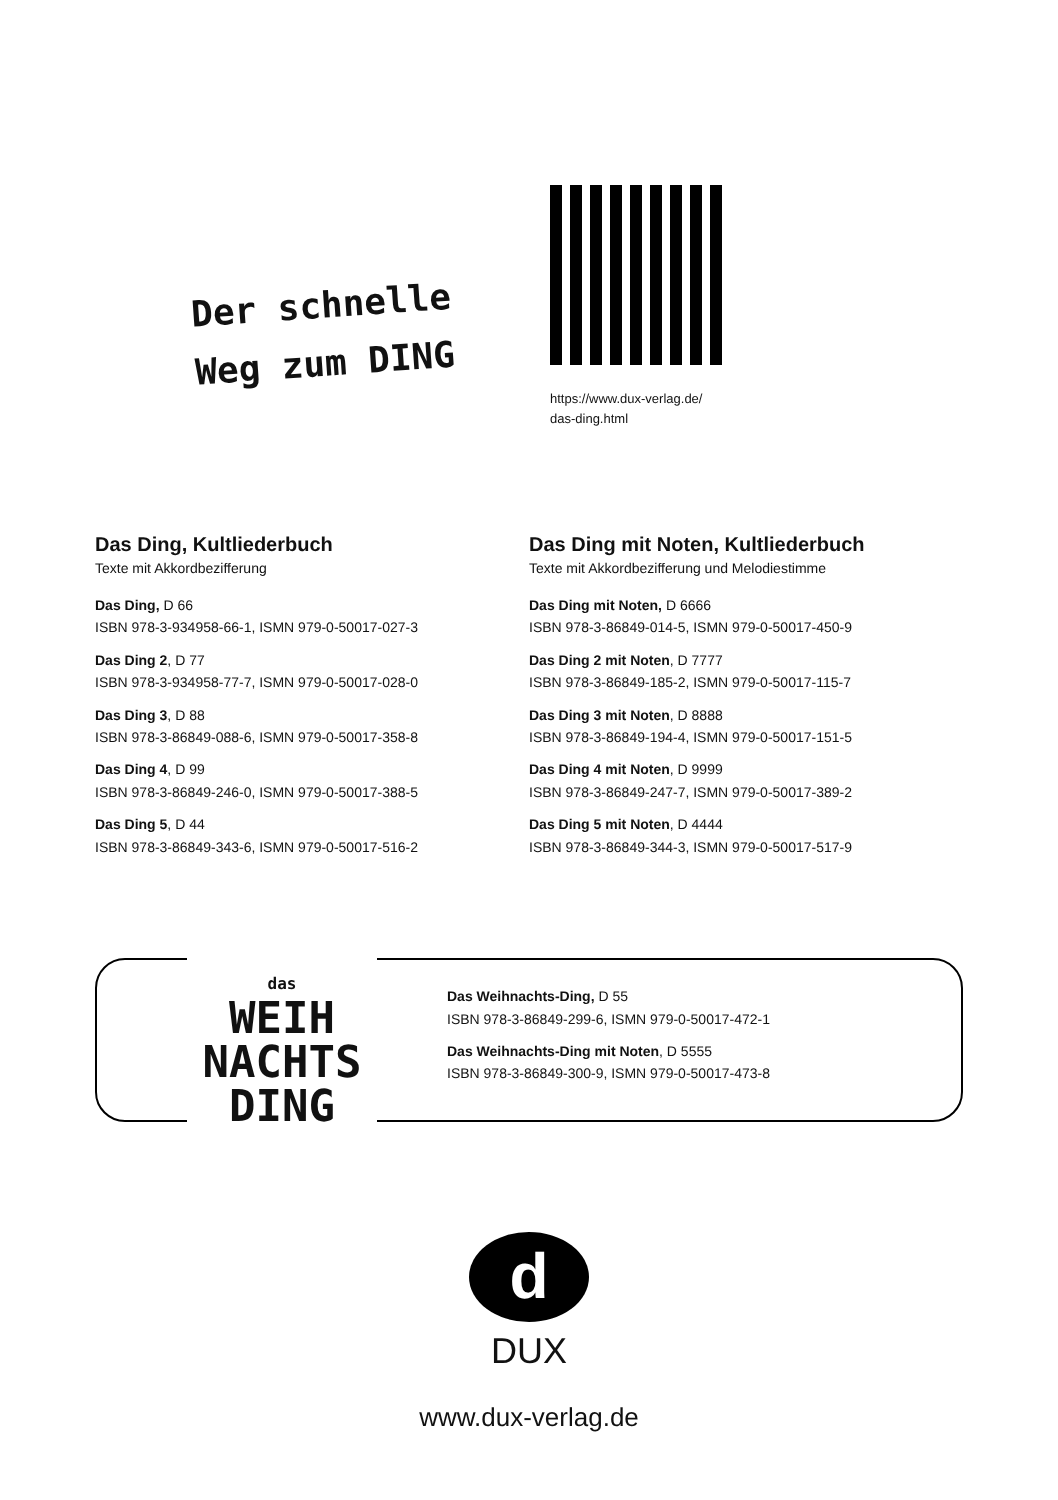Der schnelle
Weg zum DING
https://www.dux-verlag.de/
das-ding.html
Das Ding, Kultliederbuch
Texte mit Akkordbezifferung
Das Ding, D 66
ISBN 978-3-934958-66-1, ISMN 979-0-50017-027-3
Das Ding 2, D 77
ISBN 978-3-934958-77-7, ISMN 979-0-50017-028-0
Das Ding 3, D 88
ISBN 978-3-86849-088-6, ISMN 979-0-50017-358-8
Das Ding 4, D 99
ISBN 978-3-86849-246-0, ISMN 979-0-50017-388-5
Das Ding 5, D 44
ISBN 978-3-86849-343-6, ISMN 979-0-50017-516-2
Das Ding mit Noten, Kultliederbuch
Texte mit Akkordbezifferung und Melodiestimme
Das Ding mit Noten, D 6666
ISBN 978-3-86849-014-5, ISMN 979-0-50017-450-9
Das Ding 2 mit Noten, D 7777
ISBN 978-3-86849-185-2, ISMN 979-0-50017-115-7
Das Ding 3 mit Noten, D 8888
ISBN 978-3-86849-194-4, ISMN 979-0-50017-151-5
Das Ding 4 mit Noten, D 9999
ISBN 978-3-86849-247-7, ISMN 979-0-50017-389-2
Das Ding 5 mit Noten, D 4444
ISBN 978-3-86849-344-3, ISMN 979-0-50017-517-9
das
WEIH
NACHTS
DING
Das Weihnachts-Ding, D 55
ISBN 978-3-86849-299-6, ISMN 979-0-50017-472-1
Das Weihnachts-Ding mit Noten, D 5555
ISBN 978-3-86849-300-9, ISMN 979-0-50017-473-8
d
DUX
www.dux-verlag.de